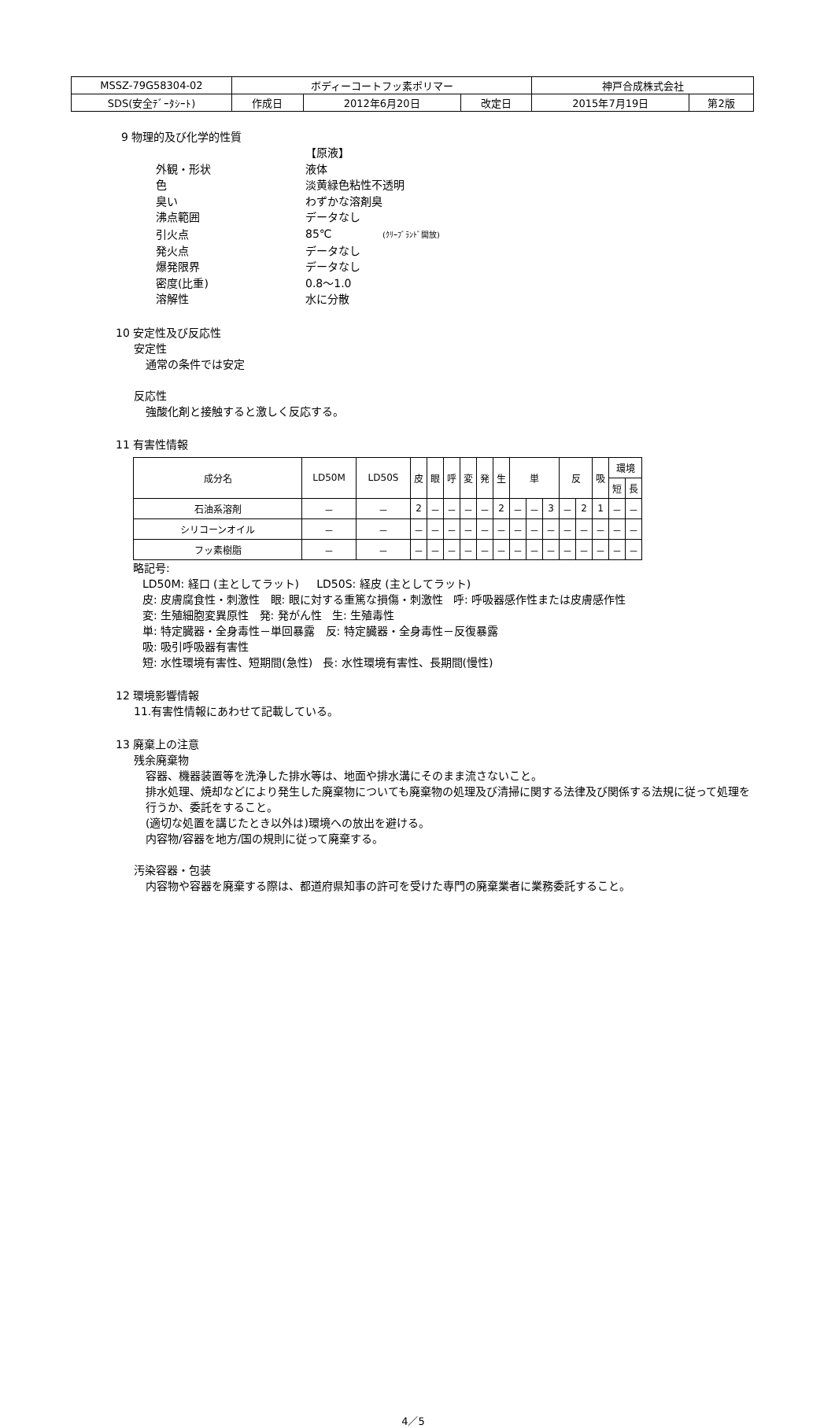| MSSZ-79G58304-02 | ボディーコートフッ素ポリマー | | | 神戸合成株式会社 | |
| SDS(安全ﾃﾞｰﾀｼｰﾄ) | 作成日 | 2012年6月20日 | 改定日 | 2015年7月19日 | 第2版 |
9 物理的及び化学的性質
| | 【原液】 |
| 外観・形状 | 液体 |
| 色 | 淡黄緑色粘性不透明 |
| 臭い | わずかな溶剤臭 |
| 沸点範囲 | データなし |
| 引火点 | 85℃ (ｸﾘｰﾌﾞﾗﾝﾄﾞ開放) |
| 発火点 | データなし |
| 爆発限界 | データなし |
| 密度(比重) | 0.8～1.0 |
| 溶解性 | 水に分散 |
10 安定性及び反応性
安定性
通常の条件では安定
反応性
強酸化剤と接触すると激しく反応する。
11 有害性情報
| 成分名 | LD50M | LD50S | 皮 | 眼 | 呼 | 変 | 発 | 生 | 単 | | | 反 | | 吸 | 環境 | |
| --- | --- | --- | --- | --- | --- | --- | --- | --- | --- | --- | --- | --- | --- | --- | --- | --- |
| | | | | | | | | | | | | | | | 短 | 長 |
| 石油系溶剤 | － | － | 2 | － | － | － | － | 2 | － | － | 3 | － | 2 | 1 | － | － |
| シリコーンオイル | － | － | － | － | － | － | － | － | － | － | － | － | － | － | － | － |
| フッ素樹脂 | － | － | － | － | － | － | － | － | － | － | － | － | － | － | － | － |
略記号:
LD50M: 経口 (主としてラット) LD50S: 経皮 (主としてラット)
皮: 皮膚腐食性・刺激性 眼: 眼に対する重篤な損傷・刺激性 呼: 呼吸器感作性または皮膚感作性
変: 生殖細胞変異原性 発: 発がん性 生: 生殖毒性
単: 特定臓器・全身毒性－単回暴露 反: 特定臓器・全身毒性－反復暴露
吸: 吸引呼吸器有害性
短: 水性環境有害性、短期間(急性) 長: 水性環境有害性、長期間(慢性)
12 環境影響情報
11.有害性情報にあわせて記載している。
13 廃棄上の注意
残余廃棄物
容器、機器装置等を洗浄した排水等は、地面や排水溝にそのまま流さないこと。
排水処理、焼却などにより発生した廃棄物についても廃棄物の処理及び清掃に関する法律及び関係する法規に従って処理を行うか、委託をすること。
(適切な処置を講じたとき以外は)環境への放出を避ける。
内容物/容器を地方/国の規則に従って廃棄する。
汚染容器・包装
内容物や容器を廃棄する際は、都道府県知事の許可を受けた専門の廃棄業者に業務委託すること。
4／5